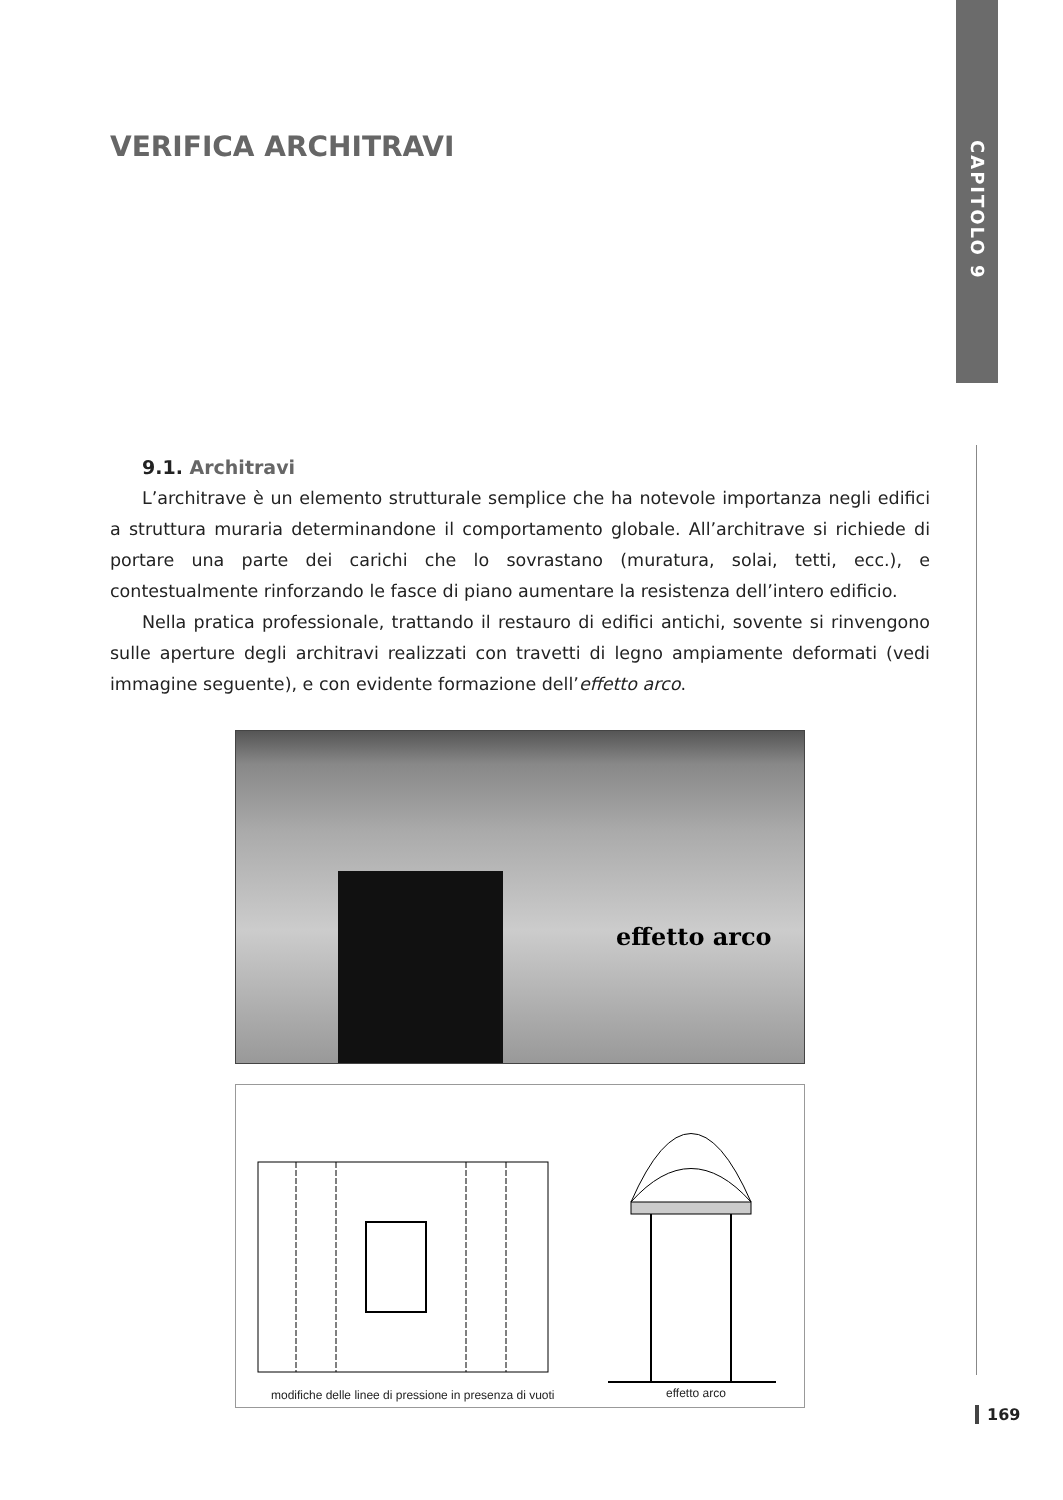CAPITOLO 9
VERIFICA ARCHITRAVI
9.1. Architravi
L’architrave è un elemento strutturale semplice che ha notevole importanza negli edifici a struttura muraria determinandone il comportamento globale. All’architrave si richiede di portare una parte dei carichi che lo sovrastano (muratura, solai, tetti, ecc.), e contestualmente rinforzando le fasce di piano aumentare la resistenza dell’intero edificio.
Nella pratica professionale, trattando il restauro di edifici antichi, sovente si rinvengono sulle aperture degli architravi realizzati con travetti di legno ampiamente deformati (vedi immagine seguente), e con evidente formazione dell’effetto arco.
effetto arco
modifiche delle linee di pressione in presenza di vuoti effetto arco
169